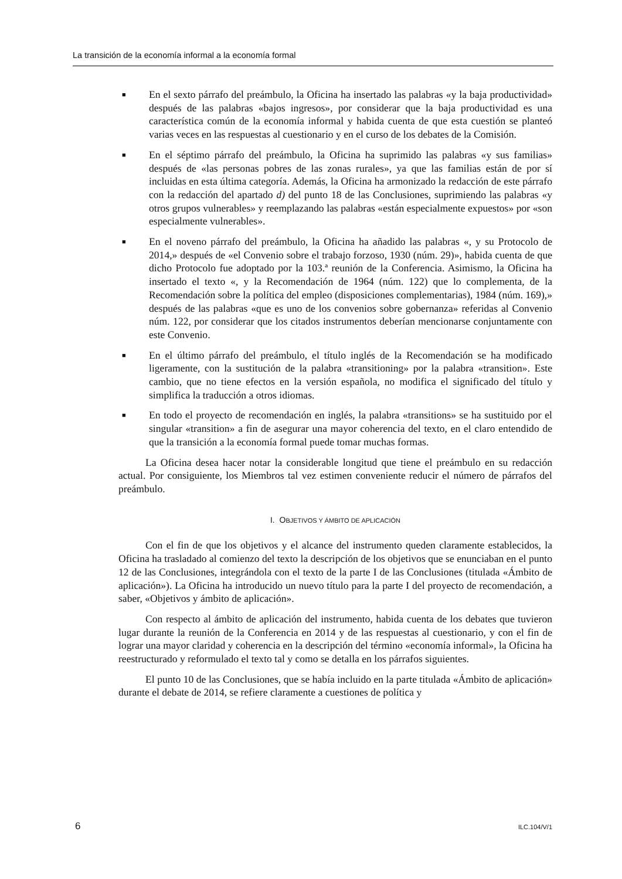La transición de la economía informal a la economía formal
■ En el sexto párrafo del preámbulo, la Oficina ha insertado las palabras «y la baja productividad» después de las palabras «bajos ingresos», por considerar que la baja productividad es una característica común de la economía informal y habida cuenta de que esta cuestión se planteó varias veces en las respuestas al cuestionario y en el curso de los debates de la Comisión.
■ En el séptimo párrafo del preámbulo, la Oficina ha suprimido las palabras «y sus familias» después de «las personas pobres de las zonas rurales», ya que las familias están de por sí incluidas en esta última categoría. Además, la Oficina ha armonizado la redacción de este párrafo con la redacción del apartado d) del punto 18 de las Conclusiones, suprimiendo las palabras «y otros grupos vulnerables» y reemplazando las palabras «están especialmente expuestos» por «son especialmente vulnerables».
■ En el noveno párrafo del preámbulo, la Oficina ha añadido las palabras «, y su Protocolo de 2014,» después de «el Convenio sobre el trabajo forzoso, 1930 (núm. 29)», habida cuenta de que dicho Protocolo fue adoptado por la 103.ª reunión de la Conferencia. Asimismo, la Oficina ha insertado el texto «, y la Recomendación de 1964 (núm. 122) que lo complementa, de la Recomendación sobre la política del empleo (disposiciones complementarias), 1984 (núm. 169),» después de las palabras «que es uno de los convenios sobre gobernanza» referidas al Convenio núm. 122, por considerar que los citados instrumentos deberían mencionarse conjuntamente con este Convenio.
■ En el último párrafo del preámbulo, el título inglés de la Recomendación se ha modificado ligeramente, con la sustitución de la palabra «transitioning» por la palabra «transition». Este cambio, que no tiene efectos en la versión española, no modifica el significado del título y simplifica la traducción a otros idiomas.
■ En todo el proyecto de recomendación en inglés, la palabra «transitions» se ha sustituido por el singular «transition» a fin de asegurar una mayor coherencia del texto, en el claro entendido de que la transición a la economía formal puede tomar muchas formas.
La Oficina desea hacer notar la considerable longitud que tiene el preámbulo en su redacción actual. Por consiguiente, los Miembros tal vez estimen conveniente reducir el número de párrafos del preámbulo.
I. OBJETIVOS Y ÁMBITO DE APLICACIÓN
Con el fin de que los objetivos y el alcance del instrumento queden claramente establecidos, la Oficina ha trasladado al comienzo del texto la descripción de los objetivos que se enunciaban en el punto 12 de las Conclusiones, integrándola con el texto de la parte I de las Conclusiones (titulada «Ámbito de aplicación»). La Oficina ha introducido un nuevo título para la parte I del proyecto de recomendación, a saber, «Objetivos y ámbito de aplicación».
Con respecto al ámbito de aplicación del instrumento, habida cuenta de los debates que tuvieron lugar durante la reunión de la Conferencia en 2014 y de las respuestas al cuestionario, y con el fin de lograr una mayor claridad y coherencia en la descripción del término «economía informal», la Oficina ha reestructurado y reformulado el texto tal y como se detalla en los párrafos siguientes.
El punto 10 de las Conclusiones, que se había incluido en la parte titulada «Ámbito de aplicación» durante el debate de 2014, se refiere claramente a cuestiones de política y
6 ILC.104/V/1